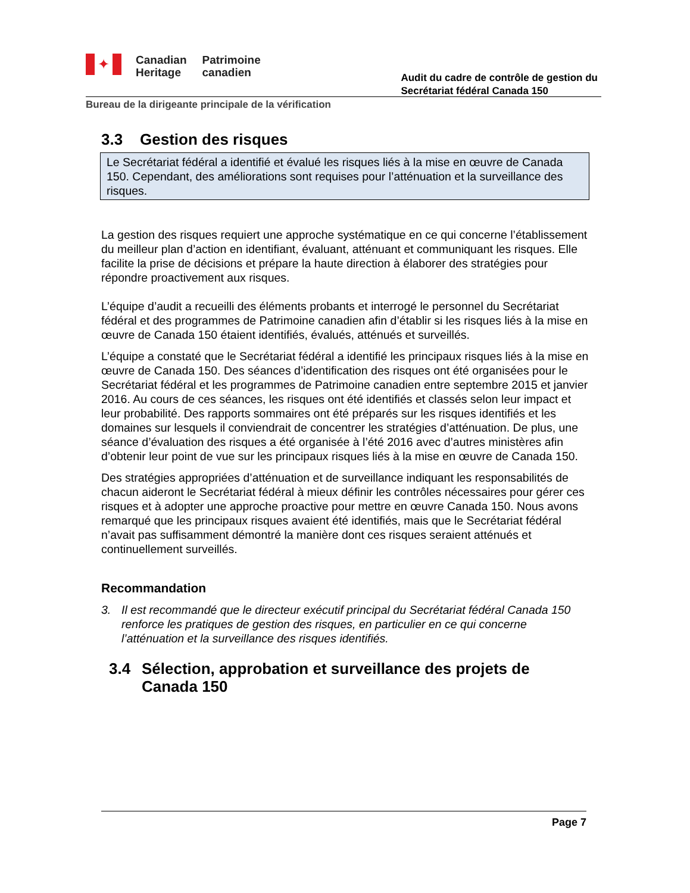✦
Canadian
Heritage
Patrimoine
canadien
Audit du cadre de contrôle de gestion du
Secrétariat fédéral Canada 150
Bureau de la dirigeante principale de la vérification
3.3 Gestion des risques
Le Secrétariat fédéral a identifié et évalué les risques liés à la mise en œuvre de Canada 150. Cependant, des améliorations sont requises pour l’atténuation et la surveillance des risques.
La gestion des risques requiert une approche systématique en ce qui concerne l’établissement du meilleur plan d’action en identifiant, évaluant, atténuant et communiquant les risques. Elle facilite la prise de décisions et prépare la haute direction à élaborer des stratégies pour répondre proactivement aux risques.
L’équipe d’audit a recueilli des éléments probants et interrogé le personnel du Secrétariat fédéral et des programmes de Patrimoine canadien afin d’établir si les risques liés à la mise en œuvre de Canada 150 étaient identifiés, évalués, atténués et surveillés.
L’équipe a constaté que le Secrétariat fédéral a identifié les principaux risques liés à la mise en œuvre de Canada 150. Des séances d’identification des risques ont été organisées pour le Secrétariat fédéral et les programmes de Patrimoine canadien entre septembre 2015 et janvier 2016. Au cours de ces séances, les risques ont été identifiés et classés selon leur impact et leur probabilité. Des rapports sommaires ont été préparés sur les risques identifiés et les domaines sur lesquels il conviendrait de concentrer les stratégies d’atténuation. De plus, une séance d’évaluation des risques a été organisée à l’été 2016 avec d’autres ministères afin d’obtenir leur point de vue sur les principaux risques liés à la mise en œuvre de Canada 150.
Des stratégies appropriées d’atténuation et de surveillance indiquant les responsabilités de chacun aideront le Secrétariat fédéral à mieux définir les contrôles nécessaires pour gérer ces risques et à adopter une approche proactive pour mettre en œuvre Canada 150. Nous avons remarqué que les principaux risques avaient été identifiés, mais que le Secrétariat fédéral n’avait pas suffisamment démontré la manière dont ces risques seraient atténués et continuellement surveillés.
Recommandation
3. Il est recommandé que le directeur exécutif principal du Secrétariat fédéral Canada 150 renforce les pratiques de gestion des risques, en particulier en ce qui concerne l’atténuation et la surveillance des risques identifiés.
3.4 Sélection, approbation et surveillance des projets de Canada 150
Page 7